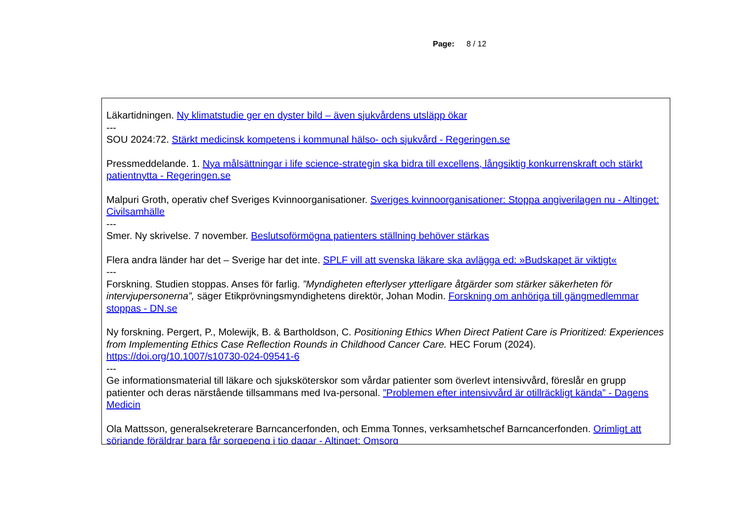Page: 8 / 12
Läkartidningen. Ny klimatstudie ger en dyster bild – även sjukvårdens utsläpp ökar
---
SOU 2024:72. Stärkt medicinsk kompetens i kommunal hälso- och sjukvård - Regeringen.se
Pressmeddelande. 1. Nya målsättningar i life science-strategin ska bidra till excellens, långsiktig konkurrenskraft och stärkt patientnytta - Regeringen.se
Malpuri Groth, operativ chef Sveriges Kvinnoorganisationer. Sveriges kvinnoorganisationer: Stoppa angiverilagen nu - Altinget: Civilsamhälle
---
Smer. Ny skrivelse. 7 november. Beslutsoförmögna patienters ställning behöver stärkas
Flera andra länder har det – Sverige har det inte. SPLF vill att svenska läkare ska avlägga ed: »Budskapet är viktigt«
---
Forskning. Studien stoppas. Anses för farlig. ”Myndigheten efterlyser ytterligare åtgärder som stärker säkerheten för intervjupersonerna”, säger Etikprövningsmyndighetens direktör, Johan Modin. Forskning om anhöriga till gängmedlemmar stoppas - DN.se
Ny forskning. Pergert, P., Molewijk, B. & Bartholdson, C. Positioning Ethics When Direct Patient Care is Prioritized: Experiences from Implementing Ethics Case Reflection Rounds in Childhood Cancer Care. HEC Forum (2024). https://doi.org/10.1007/s10730-024-09541-6
---
Ge informationsmaterial till läkare och sjuksköterskor som vårdar patienter som överlevt intensivvård, föreslår en grupp patienter och deras närstående tillsammans med Iva-personal. ”Problemen efter intensivvård är otillräckligt kända” - Dagens Medicin
Ola Mattsson, generalsekreterare Barncancerfonden, och Emma Tonnes, verksamhetschef Barncancerfonden. Orimligt att sörjande föräldrar bara får sorgepeng i tio dagar - Altinget: Omsorg